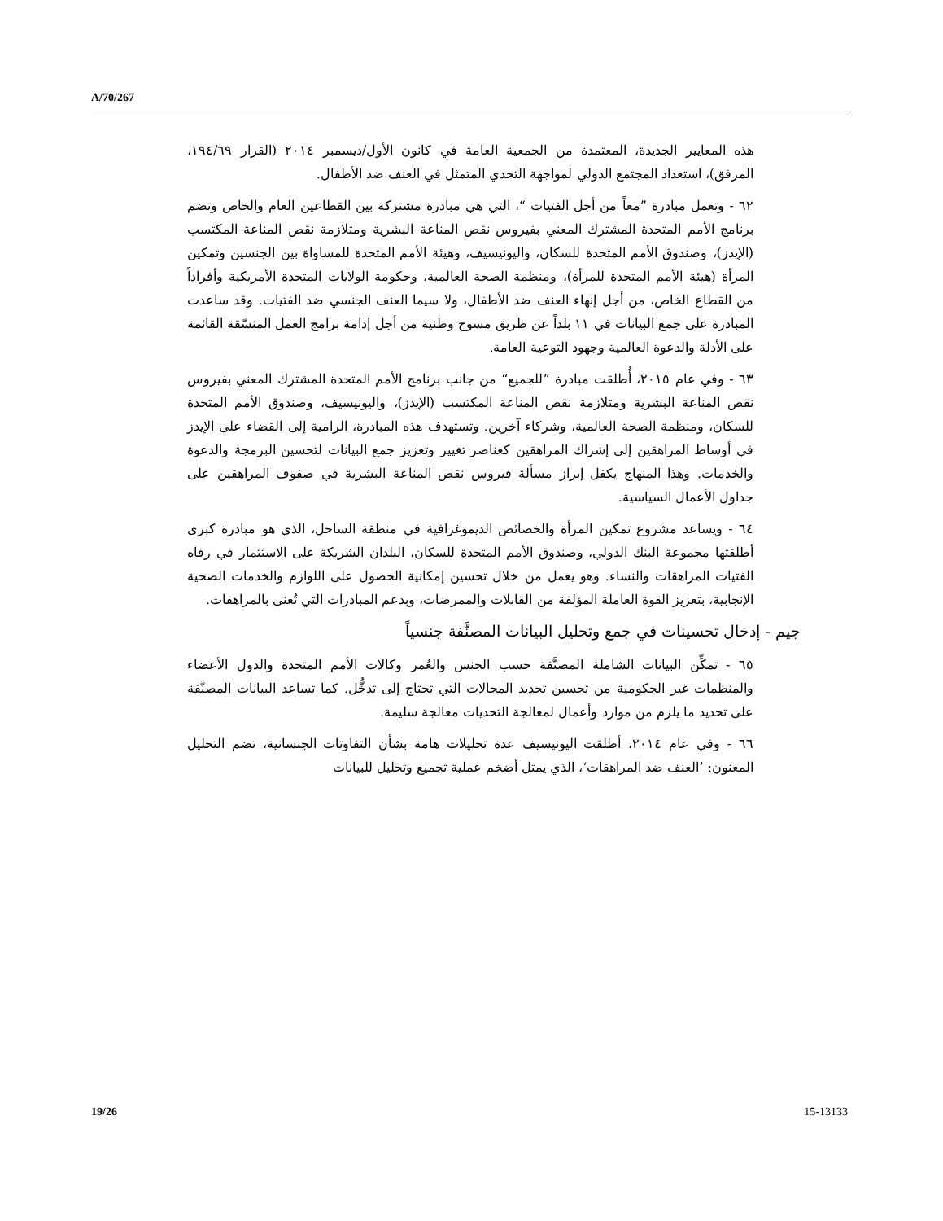A/70/267
هذه المعايير الجديدة، المعتمدة من الجمعية العامة في كانون الأول/ديسمبر ٢٠١٤ (القرار ١٩٤/٦٩، المرفق)، استعداد المجتمع الدولي لمواجهة التحدي المتمثل في العنف ضد الأطفال.
٦٢ - وتعمل مبادرة ”معاً من أجل الفتيات “، التي هي مبادرة مشتركة بين القطاعين العام والخاص وتضم برنامج الأمم المتحدة المشترك المعني بفيروس نقص المناعة البشرية ومتلازمة نقص المناعة المكتسب (الإيدز)، وصندوق الأمم المتحدة للسكان، واليونيسيف، وهيئة الأمم المتحدة للمساواة بين الجنسين وتمكين المرأة (هيئة الأمم المتحدة للمرأة)، ومنظمة الصحة العالمية، وحكومة الولايات المتحدة الأمريكية وأفراداً من القطاع الخاص، من أجل إنهاء العنف ضد الأطفال، ولا سيما العنف الجنسي ضد الفتيات. وقد ساعدت المبادرة على جمع البيانات في ١١ بلداً عن طريق مسوح وطنية من أجل إدامة برامج العمل المنسّقة القائمة على الأدلة والدعوة العالمية وجهود التوعية العامة.
٦٣ - وفي عام ٢٠١٥، أُطلقت مبادرة ”للجميع“ من جانب برنامج الأمم المتحدة المشترك المعني بفيروس نقص المناعة البشرية ومتلازمة نقص المناعة المكتسب (الإيدز)، واليونيسيف، وصندوق الأمم المتحدة للسكان، ومنظمة الصحة العالمية، وشركاء آخرين. وتستهدف هذه المبادرة، الرامية إلى القضاء على الإيدز في أوساط المراهقين إلى إشراك المراهقين كعناصر تغيير وتعزيز جمع البيانات لتحسين البرمجة والدعوة والخدمات. وهذا المنهاج يكفل إبراز مسألة فيروس نقص المناعة البشرية في صفوف المراهقين على جداول الأعمال السياسية.
٦٤ - ويساعد مشروع تمكين المرأة والخصائص الديموغرافية في منطقة الساحل، الذي هو مبادرة كبرى أطلقتها مجموعة البنك الدولي، وصندوق الأمم المتحدة للسكان، البلدان الشريكة على الاستثمار في رفاه الفتيات المراهقات والنساء. وهو يعمل من خلال تحسين إمكانية الحصول على اللوازم والخدمات الصحية الإنجابية، بتعزيز القوة العاملة المؤلفة من القابلات والممرضات، وبدعم المبادرات التي تُعنى بالمراهقات.
جيم - إدخال تحسينات في جمع وتحليل البيانات المصنَّفة جنسياً
٦٥ - تمكِّن البيانات الشاملة المصنَّفة حسب الجنس والعُمر وكالات الأمم المتحدة والدول الأعضاء والمنظمات غير الحكومية من تحسين تحديد المجالات التي تحتاج إلى تدخُّل. كما تساعد البيانات المصنَّفة على تحديد ما يلزم من موارد وأعمال لمعالجة التحديات معالجة سليمة.
٦٦ - وفي عام ٢٠١٤، أطلقت اليونيسيف عدة تحليلات هامة بشأن التفاوتات الجنسانية، تضم التحليل المعنون: ’العنف ضد المراهقات‘، الذي يمثل أضخم عملية تجميع وتحليل للبيانات
19/26 15-13133